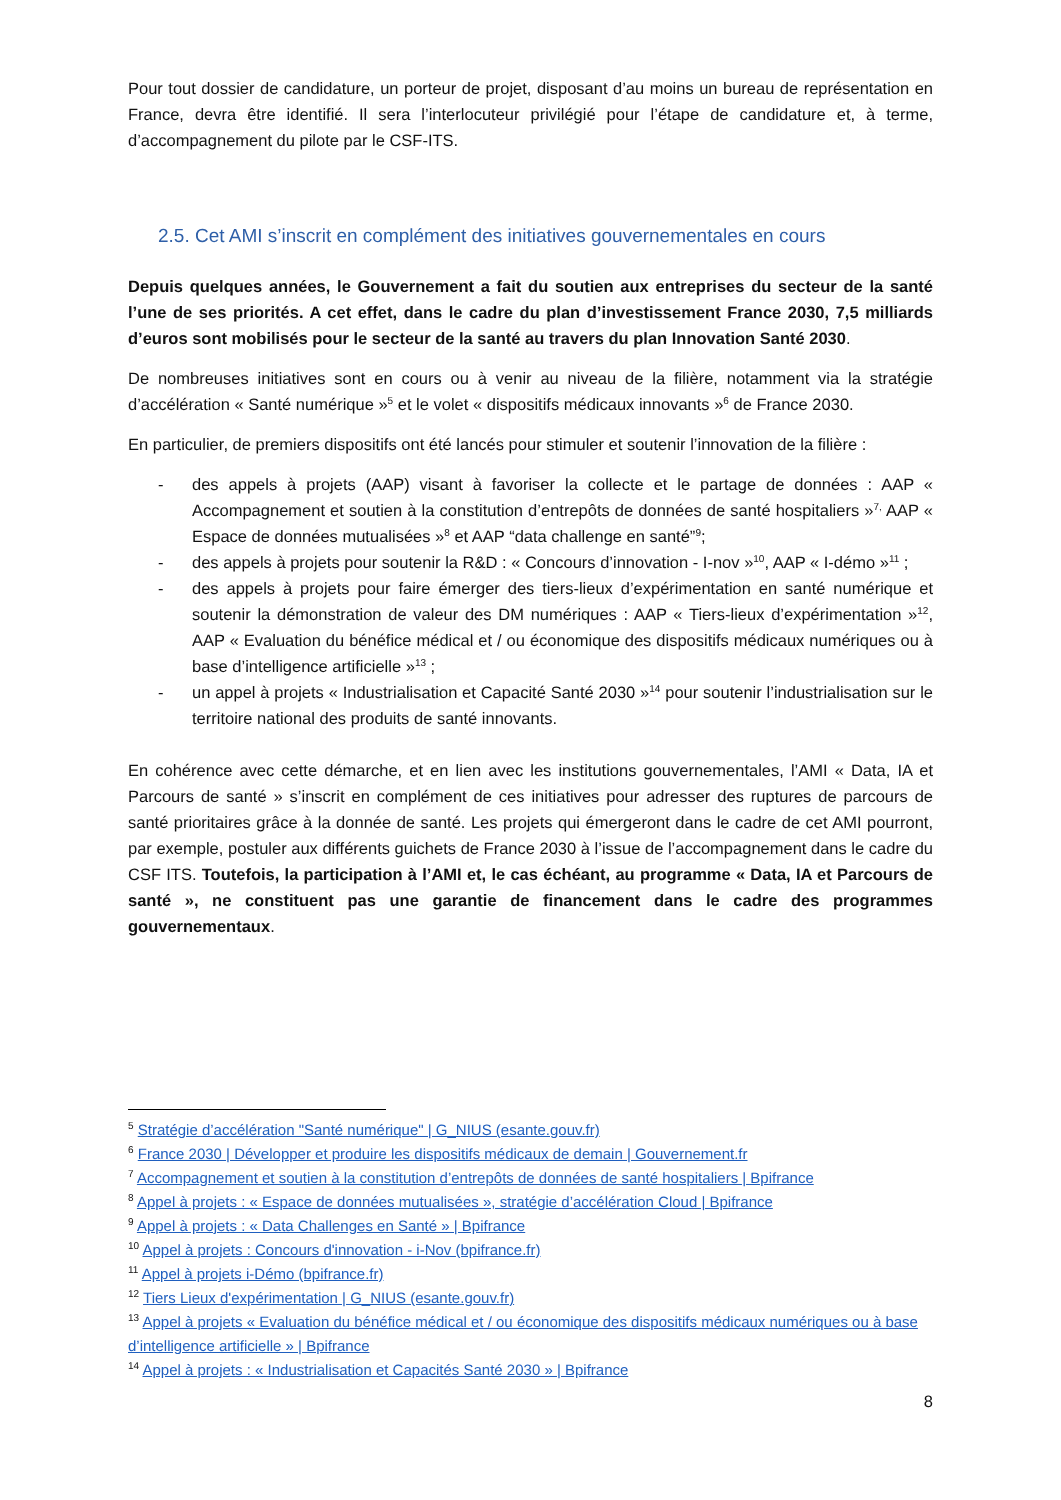Pour tout dossier de candidature, un porteur de projet, disposant d’au moins un bureau de représentation en France, devra être identifié. Il sera l’interlocuteur privilégié pour l’étape de candidature et, à terme, d’accompagnement du pilote par le CSF-ITS.
2.5. Cet AMI s’inscrit en complément des initiatives gouvernementales en cours
Depuis quelques années, le Gouvernement a fait du soutien aux entreprises du secteur de la santé l’une de ses priorités. A cet effet, dans le cadre du plan d’investissement France 2030, 7,5 milliards d’euros sont mobilisés pour le secteur de la santé au travers du plan Innovation Santé 2030.
De nombreuses initiatives sont en cours ou à venir au niveau de la filière, notamment via la stratégie d’accélération « Santé numérique »<sup>5</sup> et le volet « dispositifs médicaux innovants »<sup>6</sup> de France 2030.
En particulier, de premiers dispositifs ont été lancés pour stimuler et soutenir l’innovation de la filière :
- des appels à projets (AAP) visant à favoriser la collecte et le partage de données : AAP « Accompagnement et soutien à la constitution d’entrepôts de données de santé hospitaliers »<sup>7,</sup> AAP « Espace de données mutualisées »<sup>8</sup> et AAP “data challenge en santé”<sup>9</sup>;
- des appels à projets pour soutenir la R&D : « Concours d’innovation - I-nov »<sup>10</sup>, AAP « I-démo »<sup>11</sup> ;
- des appels à projets pour faire émerger des tiers-lieux d’expérimentation en santé numérique et soutenir la démonstration de valeur des DM numériques : AAP « Tiers-lieux d’expérimentation »<sup>12</sup>, AAP « Evaluation du bénéfice médical et / ou économique des dispositifs médicaux numériques ou à base d’intelligence artificielle »<sup>13</sup> ;
- un appel à projets « Industrialisation et Capacité Santé 2030 »<sup>14</sup> pour soutenir l’industrialisation sur le territoire national des produits de santé innovants.
En cohérence avec cette démarche, et en lien avec les institutions gouvernementales, l’AMI « Data, IA et Parcours de santé » s’inscrit en complément de ces initiatives pour adresser des ruptures de parcours de santé prioritaires grâce à la donnée de santé. Les projets qui émergeront dans le cadre de cet AMI pourront, par exemple, postuler aux différents guichets de France 2030 à l’issue de l’accompagnement dans le cadre du CSF ITS. Toutefois, la participation à l’AMI et, le cas échéant, au programme « Data, IA et Parcours de santé », ne constituent pas une garantie de financement dans le cadre des programmes gouvernementaux.
<sup>5</sup> Stratégie d’accélération "Santé numérique" | G_NIUS (esante.gouv.fr)
<sup>6</sup> France 2030 | Développer et produire les dispositifs médicaux de demain | Gouvernement.fr
<sup>7</sup> Accompagnement et soutien à la constitution d’entrepôts de données de santé hospitaliers | Bpifrance
<sup>8</sup> Appel à projets : « Espace de données mutualisées », stratégie d’accélération Cloud | Bpifrance
<sup>9</sup> Appel à projets : « Data Challenges en Santé » | Bpifrance
<sup>10</sup> Appel à projets : Concours d'innovation - i-Nov (bpifrance.fr)
<sup>11</sup> Appel à projets i-Démo (bpifrance.fr)
<sup>12</sup> Tiers Lieux d'expérimentation | G_NIUS (esante.gouv.fr)
<sup>13</sup> Appel à projets « Evaluation du bénéfice médical et / ou économique des dispositifs médicaux numériques ou à base d’intelligence artificielle » | Bpifrance
<sup>14</sup> Appel à projets : « Industrialisation et Capacités Santé 2030 » | Bpifrance
8